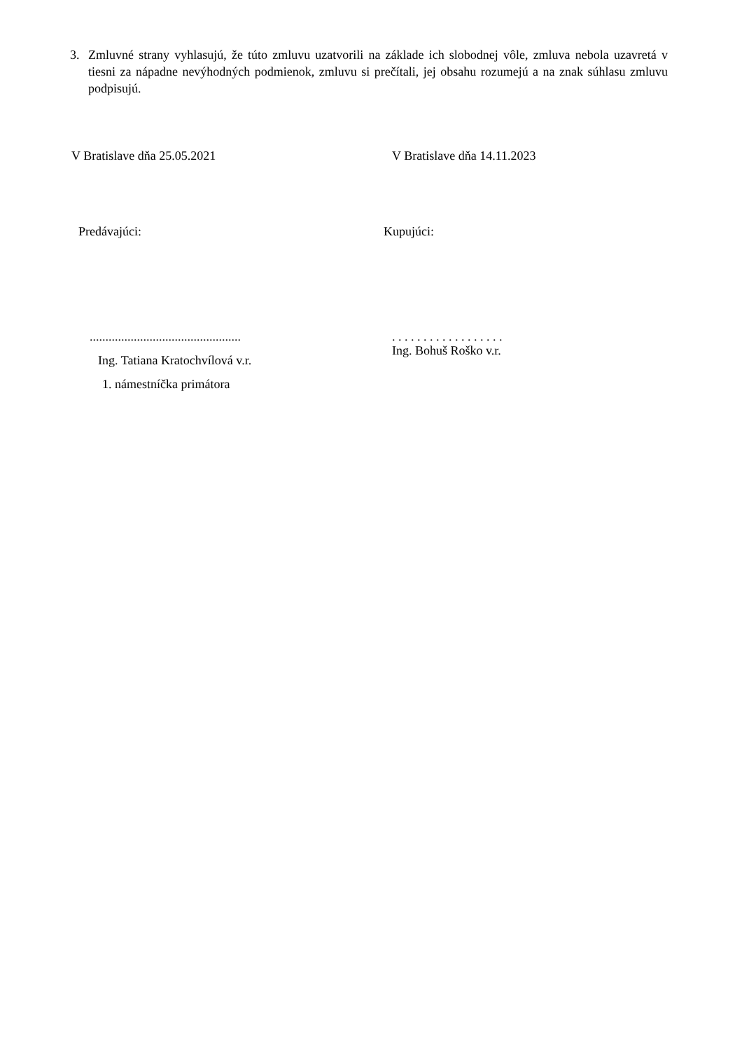3. Zmluvné strany vyhlasujú, že túto zmluvu uzatvorili na základe ich slobodnej vôle, zmluva nebola uzavretá v tiesni za nápadne nevýhodných podmienok, zmluvu si prečítali, jej obsahu rozumejú a na znak súhlasu zmluvu podpisujú.
V Bratislave dňa 25.05.2021 V Bratislave dňa 14.11.2023
Predávajúci: Kupujúci:
................................................ . . . . . . . . . . . . . . . . . .
Ing. Bohuš Roško v.r.
Ing. Tatiana Kratochvílová v.r.
1. námestníčka primátora